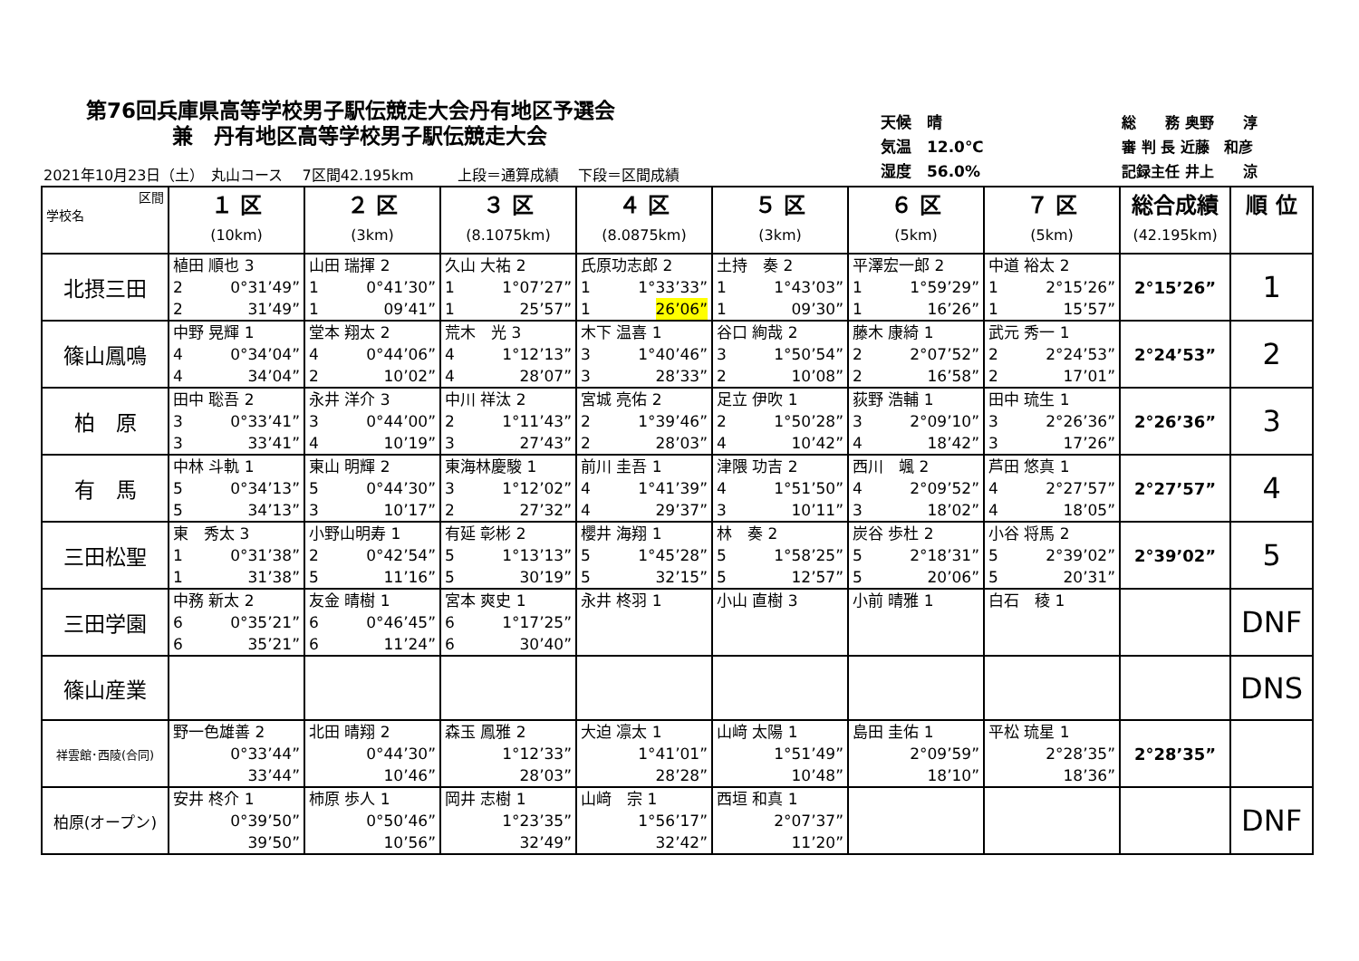第76回兵庫県高等学校男子駅伝競走大会丹有地区予選会
兼　丹有地区高等学校男子駅伝競走大会
天候　晴
気温　12.0℃
湿度　56.0%
総　　務 奥野　　淳
審 判 長 近藤　和彦
記録主任 井上　　涼
2021年10月23日（土）　丸山コース　 7区間42.195km　　　上段＝通算成績　 下段＝区間成績
| 区間 学校名 | １ 区 (10km) | ２ 区 (3km) | ３ 区 (8.1075km) | ４ 区 (8.0875km) | ５ 区 (3km) | ６ 区 (5km) | ７ 区 (5km) | 総合成績 (42.195km) | 順 位 |
| --- | --- | --- | --- | --- | --- | --- | --- | --- | --- |
| 北摂三田 | 植田 順也 3 2 0°31’49” 2 31’49” | 山田 瑞揮 2 1 0°41’30” 1 09’41” | 久山 大祐 2 1 1°07’27” 1 25’57” | 氏原功志郎 2 1 1°33’33” 1 26’06” | 土持 奏 2 1 1°43’03” 1 09’30” | 平澤宏一郎 2 1 1°59’29” 1 16’26” | 中道 裕太 2 1 2°15’26” 1 15’57” | 2°15’26” | 1 |
| 篠山鳳鳴 | 中野 晃輝 1 4 0°34’04” 4 34’04” | 堂本 翔太 2 4 0°44’06” 2 10’02” | 荒木 光 3 4 1°12’13” 4 28’07” | 木下 温喜 1 3 1°40’46” 3 28’33” | 谷口 絢哉 2 3 1°50’54” 2 10’08” | 藤木 康綺 1 2 2°07’52” 2 16’58” | 武元 秀一 1 2 2°24’53” 2 17’01” | 2°24’53” | 2 |
| 柏 原 | 田中 聡吾 2 3 0°33’41” 3 33’41” | 永井 洋介 3 3 0°44’00” 4 10’19” | 中川 祥汰 2 2 1°11’43” 3 27’43” | 宮城 亮佑 2 2 1°39’46” 2 28’03” | 足立 伊吹 1 2 1°50’28” 4 10’42” | 荻野 浩輔 1 3 2°09’10” 4 18’42” | 田中 琉生 1 3 2°26’36” 3 17’26” | 2°26’36” | 3 |
| 有 馬 | 中林 斗軌 1 5 0°34’13” 5 34’13” | 東山 明輝 2 5 0°44’30” 3 10’17” | 東海林慶駿 1 3 1°12’02” 2 27’32” | 前川 圭吾 1 4 1°41’39” 4 29’37” | 津隈 功吉 2 4 1°51’50” 3 10’11” | 西川 颯 2 4 2°09’52” 3 18’02” | 芦田 悠真 1 4 2°27’57” 4 18’05” | 2°27’57” | 4 |
| 三田松聖 | 東 秀太 3 1 0°31’38” 1 31’38” | 小野山明寿 1 2 0°42’54” 5 11’16” | 有延 彰彬 2 5 1°13’13” 5 30’19” | 櫻井 海翔 1 5 1°45’28” 5 32’15” | 林 奏 2 5 1°58’25” 5 12’57” | 炭谷 歩杜 2 5 2°18’31” 5 20’06” | 小谷 将馬 2 5 2°39’02” 5 20’31” | 2°39’02” | 5 |
| 三田学園 | 中務 新太 2 6 0°35’21” 6 35’21” | 友金 晴樹 1 6 0°46’45” 6 11’24” | 宮本 爽史 1 6 1°17’25” 6 30’40” | 永井 柊羽 1 | 小山 直樹 3 | 小前 晴雅 1 | 白石 稜 1 | | DNF |
| 篠山産業 | | | | | | | | | DNS |
| 祥雲館･西陵(合同) | 野一色雄善 2 0°33’44” 33’44” | 北田 晴翔 2 0°44’30” 10’46” | 森玉 鳳雅 2 1°12’33” 28’03” | 大迫 凛太 1 1°41’01” 28’28” | 山﨑 太陽 1 1°51’49” 10’48” | 島田 圭佑 1 2°09’59” 18’10” | 平松 琉星 1 2°28’35” 18’36” | 2°28’35” | |
| 柏原(オープン) | 安井 柊介 1 0°39’50” 39’50” | 柿原 歩人 1 0°50’46” 10’56” | 岡井 志樹 1 1°23’35” 32’49” | 山﨑 宗 1 1°56’17” 32’42” | 西垣 和真 1 2°07’37” 11’20” | | | | DNF |